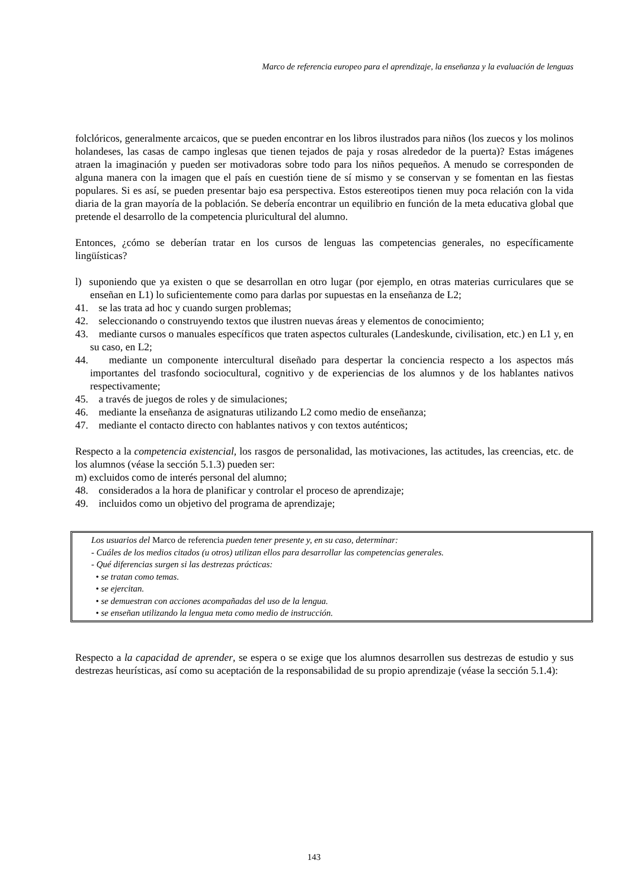Marco de referencia europeo para el aprendizaje, la enseñanza y la evaluación de lenguas
folclóricos, generalmente arcaicos, que se pueden encontrar en los libros ilustrados para niños (los zuecos y los molinos holandeses, las casas de campo inglesas que tienen tejados de paja y rosas alrededor de la puerta)? Estas imágenes atraen la imaginación y pueden ser motivadoras sobre todo para los niños pequeños. A menudo se corresponden de alguna manera con la imagen que el país en cuestión tiene de sí mismo y se conservan y se fomentan en las fiestas populares. Si es así, se pueden presentar bajo esa perspectiva. Estos estereotipos tienen muy poca relación con la vida diaria de la gran mayoría de la población. Se debería encontrar un equilibrio en función de la meta educativa global que pretende el desarrollo de la competencia pluricultural del alumno.
Entonces, ¿cómo se deberían tratar en los cursos de lenguas las competencias generales, no específicamente lingüísticas?
l) suponiendo que ya existen o que se desarrollan en otro lugar (por ejemplo, en otras materias curriculares que se enseñan en L1) lo suficientemente como para darlas por supuestas en la enseñanza de L2;
41. se las trata ad hoc y cuando surgen problemas;
42. seleccionando o construyendo textos que ilustren nuevas áreas y elementos de conocimiento;
43. mediante cursos o manuales específicos que traten aspectos culturales (Landeskunde, civilisation, etc.) en L1 y, en su caso, en L2;
44. mediante un componente intercultural diseñado para despertar la conciencia respecto a los aspectos más importantes del trasfondo sociocultural, cognitivo y de experiencias de los alumnos y de los hablantes nativos respectivamente;
45. a través de juegos de roles y de simulaciones;
46. mediante la enseñanza de asignaturas utilizando L2 como medio de enseñanza;
47. mediante el contacto directo con hablantes nativos y con textos auténticos;
Respecto a la competencia existencial, los rasgos de personalidad, las motivaciones, las actitudes, las creencias, etc. de los alumnos (véase la sección 5.1.3) pueden ser:
m) excluidos como de interés personal del alumno;
48. considerados a la hora de planificar y controlar el proceso de aprendizaje;
49. incluidos como un objetivo del programa de aprendizaje;
Los usuarios del Marco de referencia pueden tener presente y, en su caso, determinar:
- Cuáles de los medios citados (u otros) utilizan ellos para desarrollar las competencias generales.
- Qué diferencias surgen si las destrezas prácticas:
• se tratan como temas.
• se ejercitan.
• se demuestran con acciones acompañadas del uso de la lengua.
• se enseñan utilizando la lengua meta como medio de instrucción.
Respecto a la capacidad de aprender, se espera o se exige que los alumnos desarrollen sus destrezas de estudio y sus destrezas heurísticas, así como su aceptación de la responsabilidad de su propio aprendizaje (véase la sección 5.1.4):
143